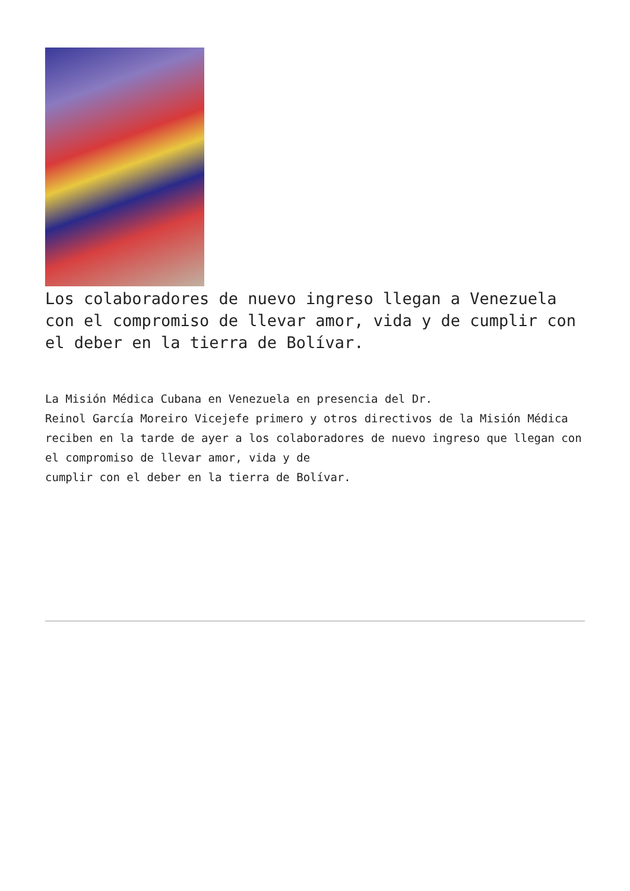Los colaboradores de nuevo ingreso llegan a Venezuela con el compromiso de llevar amor, vida y de cumplir con el deber en la tierra de Bolívar.
La Misión Médica Cubana en Venezuela en presencia del Dr.
Reinol García Moreiro Vicejefe primero y otros directivos de la Misión Médica
reciben en la tarde de ayer a los colaboradores de nuevo ingreso que llegan con
el compromiso de llevar amor, vida y de
cumplir con el deber en la tierra de Bolívar.